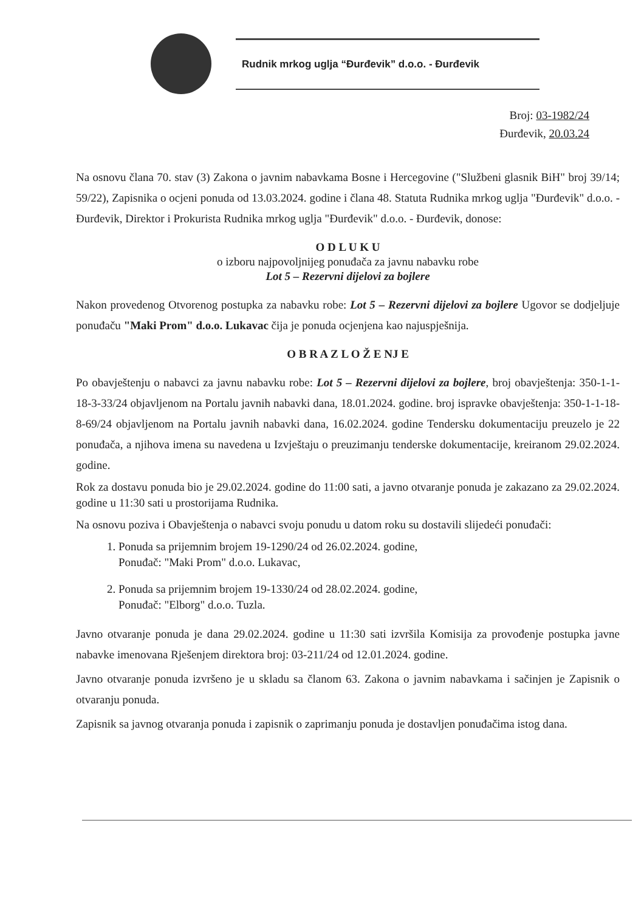Rudnik mrkog uglja “Đurđevik” d.o.o. - Đurđevik
Broj: 03-1982/24
Đurđevik, 20.03.24
Na osnovu člana 70. stav (3) Zakona o javnim nabavkama Bosne i Hercegovine ("Službeni glasnik BiH" broj 39/14; 59/22), Zapisnika o ocjeni ponuda od 13.03.2024. godine i člana 48. Statuta Rudnika mrkog uglja "Đurđevik" d.o.o. - Đurđevik, Direktor i Prokurista Rudnika mrkog uglja "Đurđevik" d.o.o. - Đurđevik, donose:
O D L U K U
o izboru najpovoljnijeg ponuđača za javnu nabavku robe
Lot 5 – Rezervni dijelovi za bojlere
Nakon provedenog Otvorenog postupka za nabavku robe: Lot 5 – Rezervni dijelovi za bojlere Ugovor se dodjeljuje ponuđaču "Maki Prom" d.o.o. Lukavac čija je ponuda ocjenjena kao najuspješnija.
O B R A Z L O Ž E NJ E
Po obavještenju o nabavci za javnu nabavku robe: Lot 5 – Rezervni dijelovi za bojlere, broj obavještenja: 350-1-1-18-3-33/24 objavljenom na Portalu javnih nabavki dana, 18.01.2024. godine. broj ispravke obavještenja: 350-1-1-18-8-69/24 objavljenom na Portalu javnih nabavki dana, 16.02.2024. godine Tendersku dokumentaciju preuzelo je 22 ponuđača, a njihova imena su navedena u Izvještaju o preuzimanju tenderske dokumentacije, kreiranom 29.02.2024. godine.
Rok za dostavu ponuda bio je 29.02.2024. godine do 11:00 sati, a javno otvaranje ponuda je zakazano za 29.02.2024. godine u 11:30 sati u prostorijama Rudnika.
Na osnovu poziva i Obavještenja o nabavci svoju ponudu u datom roku su dostavili slijedeći ponuđači:
1. Ponuda sa prijemnim brojem 19-1290/24 od 26.02.2024. godine,
Ponuđač: "Maki Prom" d.o.o. Lukavac,
2. Ponuda sa prijemnim brojem 19-1330/24 od 28.02.2024. godine,
Ponuđač: "Elborg" d.o.o. Tuzla.
Javno otvaranje ponuda je dana 29.02.2024. godine u 11:30 sati izvršila Komisija za provođenje postupka javne nabavke imenovana Rješenjem direktora broj: 03-211/24 od 12.01.2024. godine.
Javno otvaranje ponuda izvršeno je u skladu sa članom 63. Zakona o javnim nabavkama i sačinjen je Zapisnik o otvaranju ponuda.
Zapisnik sa javnog otvaranja ponuda i zapisnik o zaprimanju ponuda je dostavljen ponuđačima istog dana.